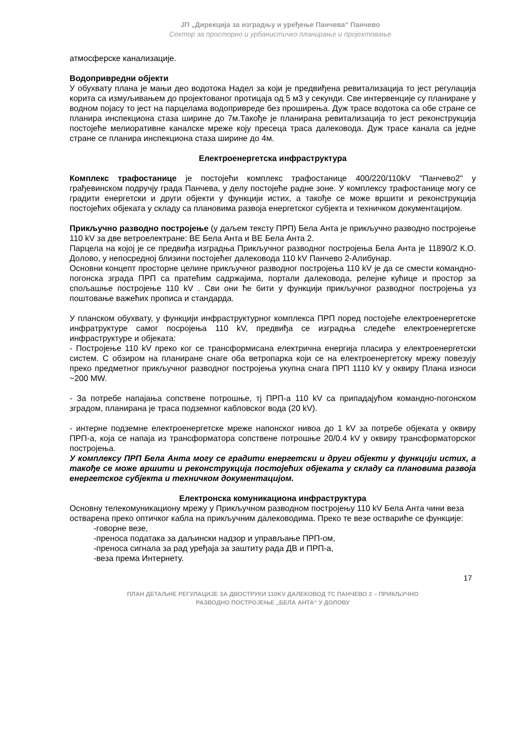ЈП „Дирекција за изградњу и уређење Панчева“ Панчево
Сектор за просторно и урбанистичко планирање и пројектовање
атмосферске канализације.
Водопривредни објекти
У обухвату плана је мањи део водотока Надел за који је предвиђена ревитализација то јест регулација корита са измуљивањем до пројектованог протицаја од 5 м3 у секунди. Све интервенције су планиране у водном појасу то јест на парцелама водопривреде без проширења. Дуж трасе водотока са обе стране се планира инспекциона стаза ширине до 7м.Такође је планирана ревитализација то јест реконструкција постојеће мелиоративне каналске мреже коју пресеца траса далековода. Дуж трасе канала са једне стране се планира инспекциона стаза ширине до 4м.
Електроенергетска инфраструктура
Комплекс трафостанице је постојећи комплекс трафостанице 400/220/110kV "Панчево2" у грађевинском подручју града Панчева, у делу постојеће радне зоне. У комплексу трафостанице могу се градити енергетски и други објекти у функцији истих, а такође се може вршити и реконструкција постојећих објеката у складу са плановима развоја енергетског субјекта и техничком документацијом.
Прикључно разводно постројење (у даљем тексту ПРП) Бела Анта је прикључно разводно постројење 110 kV за две ветроелектране: ВЕ Бела Анта и ВЕ Бела Анта 2.
Парцела на којој је се предвиђа изградња Прикључног разводног постројења Бела Анта је 11890/2 К.О. Долово, у непосредној близини постојећег далековода 110 kV Панчево 2-Алибунар.
Основни концепт просторне целине прикључног разводног постројења 110 kV је да се смести командно-погонска зграда ПРП са пратећим садржајима, портали далековода, релејне кућице и простор за спољашње постројење 110 kV . Сви они ће бити у функцији прикључног разводног постројења уз поштовање важећих прописа и стандарда.
У планском обухвату, у функцији инфраструктурног комплекса ПРП поред постојеће електроенергетске инфратруктуре самог посројења 110 kV, предвиђа се изградња следеће електроенергетске инфраструктуре и објеката:
- Постројење 110 kV преко ког се трансформисана електрична енергија пласира у електроенергетски систем. С обзиром на планиране снаге оба ветропарка који се на електроенергетску мрежу повезују преко предметног прикључног разводног постројења укупна снага ПРП 1110 kV у оквиру Плана износи ~200 MW.
- За потребе напајања сопствене потрошње, тј ПРП-а 110 kV са припадајућом командно-погонском зградом, планирана је траса подземног кабловског вода (20 kV).
- интерне подземне електроенергетске мреже напонског нивоа до 1 kV за потребе објеката у оквиру ПРП-а, која се напаја из трансформатора сопствене потрошње 20/0.4 kV у оквиру трансформаторског постројења.
У комплексу ПРП Бела Анта могу се градити енергетски и други објекти у функцији истих, а такође се може вршити и реконструкција постојећих објеката у складу са плановима развоја енергетског субјекта и техничком документацијом.
Електронска комуникациона инфраструктура
Основну телекомуникациону мрежу у Прикључном разводном постројењу 110 kV Бела Анта чини веза остварена преко оптичког кабла на прикључним далеководима. Преко те везе оствариће се функције:
-говорне везе,
-преноса података за даљински надзор и управљање ПРП-ом,
-преноса сигнала за рад уређаја за заштиту рада ДВ и ПРП-а,
-веза према Интернету.
17
ПЛАН ДЕТАЉНЕ РЕГУЛАЦИЈЕ ЗА ДВОСТРУКИ 110KV ДАЛЕКОВОД ТС ПАНЧЕВО 2 – ПРИКЉУЧНО
РАЗВОДНО ПОСТРОЈЕЊЕ „БЕЛА АНТА“ У ДОЛОВУ